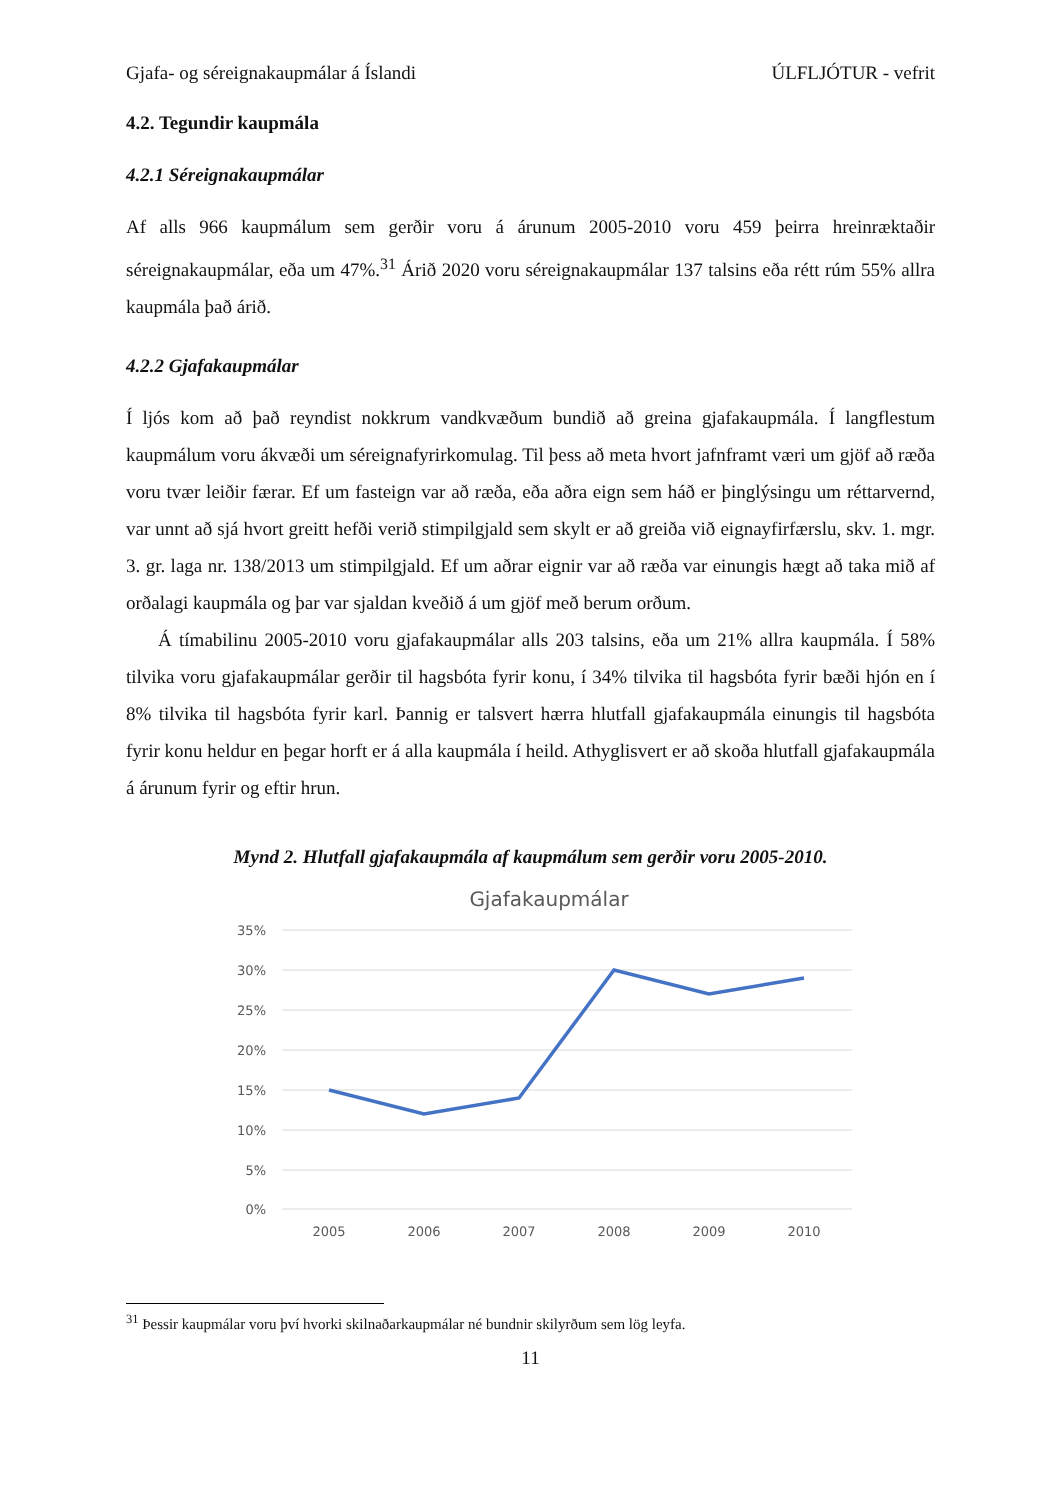Gjafa- og séreignakaupmálar á Íslandi ÚLFLJÓTUR - vefrit
4.2. Tegundir kaupmála
4.2.1 Séreignakaupmálar
Af alls 966 kaupmálum sem gerðir voru á árunum 2005-2010 voru 459 þeirra hreinræktaðir séreignakaupmálar, eða um 47%.<sup>31</sup> Árið 2020 voru séreignakaupmálar 137 talsins eða rétt rúm 55% allra kaupmála það árið.
4.2.2 Gjafakaupmálar
Í ljós kom að það reyndist nokkrum vandkvæðum bundið að greina gjafakaupmála. Í langflestum kaupmálum voru ákvæði um séreignafyrirkomulag. Til þess að meta hvort jafnframt væri um gjöf að ræða voru tvær leiðir færar. Ef um fasteign var að ræða, eða aðra eign sem háð er þinglýsingu um réttarvernd, var unnt að sjá hvort greitt hefði verið stimpilgjald sem skylt er að greiða við eignayfirfærslu, skv. 1. mgr. 3. gr. laga nr. 138/2013 um stimpilgjald. Ef um aðrar eignir var að ræða var einungis hægt að taka mið af orðalagi kaupmála og þar var sjaldan kveðið á um gjöf með berum orðum.
Á tímabilinu 2005-2010 voru gjafakaupmálar alls 203 talsins, eða um 21% allra kaupmála. Í 58% tilvika voru gjafakaupmálar gerðir til hagsbóta fyrir konu, í 34% tilvika til hagsbóta fyrir bæði hjón en í 8% tilvika til hagsbóta fyrir karl. Þannig er talsvert hærra hlutfall gjafakaupmála einungis til hagsbóta fyrir konu heldur en þegar horft er á alla kaupmála í heild. Athyglisvert er að skoða hlutfall gjafakaupmála á árunum fyrir og eftir hrun.
Mynd 2. Hlutfall gjafakaupmála af kaupmálum sem gerðir voru 2005-2010.
Gjafakaupmálar
35%
30%
25%
20%
15%
10%
5%
0%
2005
2006
2007
2008
2009
2010
<sup>31</sup> Þessir kaupmálar voru því hvorki skilnaðarkaupmálar né bundnir skilyrðum sem lög leyfa.
11